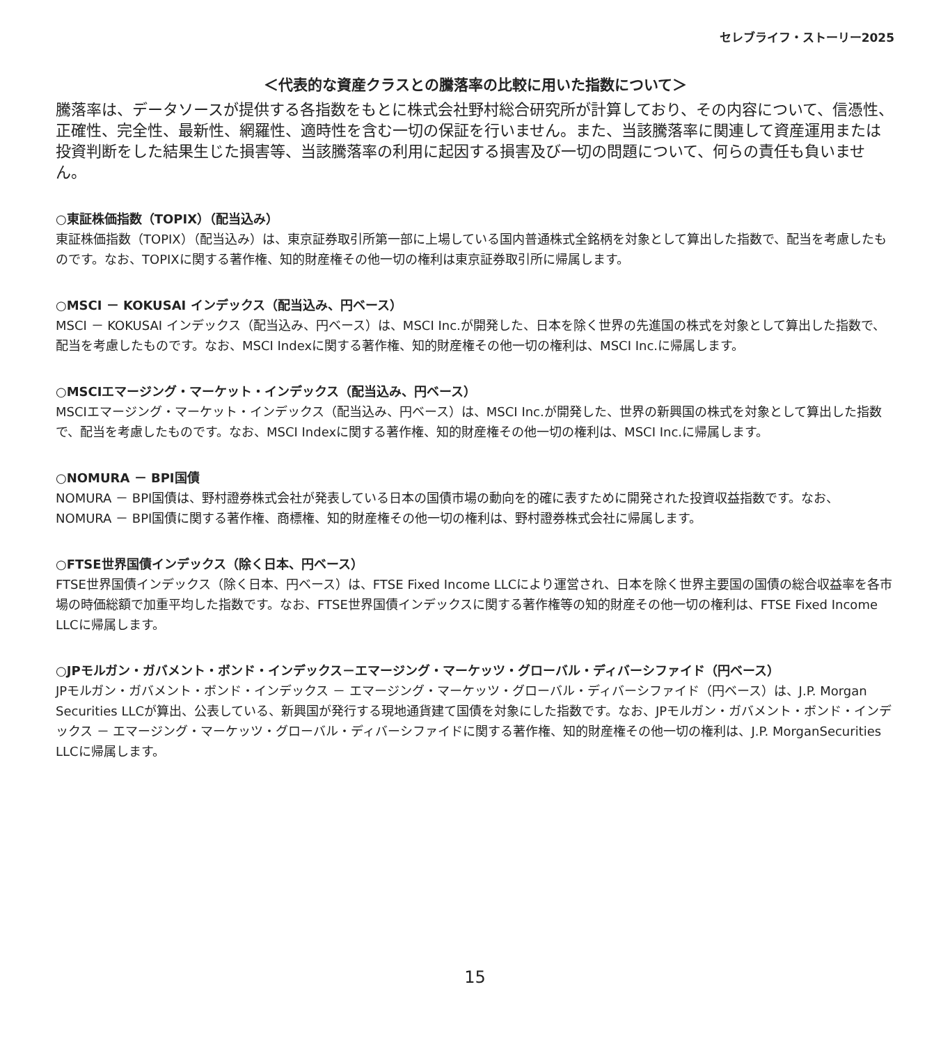セレブライフ・ストーリー2025
＜代表的な資産クラスとの騰落率の比較に用いた指数について＞
騰落率は、データソースが提供する各指数をもとに株式会社野村総合研究所が計算しており、その内容について、信憑性、正確性、完全性、最新性、網羅性、適時性を含む一切の保証を行いません。また、当該騰落率に関連して資産運用または投資判断をした結果生じた損害等、当該騰落率の利用に起因する損害及び一切の問題について、何らの責任も負いません。
○東証株価指数（TOPIX）（配当込み）
東証株価指数（TOPIX）（配当込み）は、東京証券取引所第一部に上場している国内普通株式全銘柄を対象として算出した指数で、配当を考慮したものです。なお、TOPIXに関する著作権、知的財産権その他一切の権利は東京証券取引所に帰属します。
○MSCI － KOKUSAI インデックス（配当込み、円ベース）
MSCI － KOKUSAI インデックス（配当込み、円ベース）は、MSCI Inc.が開発した、日本を除く世界の先進国の株式を対象として算出した指数で、配当を考慮したものです。なお、MSCI Indexに関する著作権、知的財産権その他一切の権利は、MSCI Inc.に帰属します。
○MSCIエマージング・マーケット・インデックス（配当込み、円ベース）
MSCIエマージング・マーケット・インデックス（配当込み、円ベース）は、MSCI Inc.が開発した、世界の新興国の株式を対象として算出した指数で、配当を考慮したものです。なお、MSCI Indexに関する著作権、知的財産権その他一切の権利は、MSCI Inc.に帰属します。
○NOMURA － BPI国債
NOMURA － BPI国債は、野村證券株式会社が発表している日本の国債市場の動向を的確に表すために開発された投資収益指数です。なお、NOMURA － BPI国債に関する著作権、商標権、知的財産権その他一切の権利は、野村證券株式会社に帰属します。
○FTSE世界国債インデックス（除く日本、円ベース）
FTSE世界国債インデックス（除く日本、円ベース）は、FTSE Fixed Income LLCにより運営され、日本を除く世界主要国の国債の総合収益率を各市場の時価総額で加重平均した指数です。なお、FTSE世界国債インデックスに関する著作権等の知的財産その他一切の権利は、FTSE Fixed Income LLCに帰属します。
○JPモルガン・ガバメント・ボンド・インデックス－エマージング・マーケッツ・グローバル・ディバーシファイド（円ベース）
JPモルガン・ガバメント・ボンド・インデックス － エマージング・マーケッツ・グローバル・ディバーシファイド（円ベース）は、J.P. Morgan Securities LLCが算出、公表している、新興国が発行する現地通貨建て国債を対象にした指数です。なお、JPモルガン・ガバメント・ボンド・インデックス － エマージング・マーケッツ・グローバル・ディバーシファイドに関する著作権、知的財産権その他一切の権利は、J.P. MorganSecurities LLCに帰属します。
15